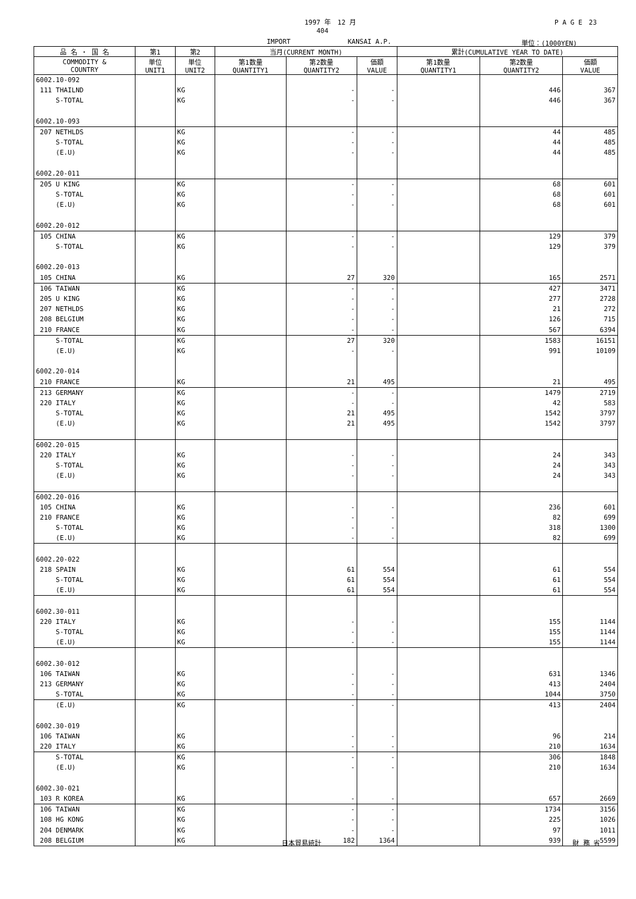1997 年　12 月 P A G E　23
404
IMPORT KANSAI A.P. 単位：(1000YEN)
| 品 名 ・ 国 名 | 第1 | 第2 | 当月(CURRENT MONTH) | | | 累計(CUMULATIVE YEAR TO DATE) | | |
| --- | --- | --- | --- | --- | --- | --- | --- | --- |
| COMMODITY & COUNTRY | 単位 UNIT1 | 単位 UNIT2 | 第1数量 QUANTITY1 | 第2数量 QUANTITY2 | 価額 VALUE | 第1数量 QUANTITY1 | 第2数量 QUANTITY2 | 価額 VALUE |
| 6002.10-092 | | | | | | | | |
| 111 THAILND | | KG | | - | - | | 446 | 367 |
| S-TOTAL | | KG | | - | - | | 446 | 367 |
| 6002.10-093 | | | | | | | | |
| 207 NETHLDS | | KG | | - | - | | 44 | 485 |
| S-TOTAL | | KG | | - | - | | 44 | 485 |
| (E.U) | | KG | | - | - | | 44 | 485 |
| 6002.20-011 | | | | | | | | |
| 205 U KING | | KG | | - | - | | 68 | 601 |
| S-TOTAL | | KG | | - | - | | 68 | 601 |
| (E.U) | | KG | | - | - | | 68 | 601 |
| 6002.20-012 | | | | | | | | |
| 105 CHINA | | KG | | - | - | | 129 | 379 |
| S-TOTAL | | KG | | - | - | | 129 | 379 |
| 6002.20-013 | | | | | | | | |
| 105 CHINA | | KG | | 27 | 320 | | 165 | 2571 |
| 106 TAIWAN | | KG | | - | - | | 427 | 3471 |
| 205 U KING | | KG | | - | - | | 277 | 2728 |
| 207 NETHLDS | | KG | | - | - | | 21 | 272 |
| 208 BELGIUM | | KG | | - | - | | 126 | 715 |
| 210 FRANCE | | KG | | - | - | | 567 | 6394 |
| S-TOTAL | | KG | | 27 | 320 | | 1583 | 16151 |
| (E.U) | | KG | | - | - | | 991 | 10109 |
| 6002.20-014 | | | | | | | | |
| 210 FRANCE | | KG | | 21 | 495 | | 21 | 495 |
| 213 GERMANY | | KG | | - | - | | 1479 | 2719 |
| 220 ITALY | | KG | | - | - | | 42 | 583 |
| S-TOTAL | | KG | | 21 | 495 | | 1542 | 3797 |
| (E.U) | | KG | | 21 | 495 | | 1542 | 3797 |
| 6002.20-015 | | | | | | | | |
| 220 ITALY | | KG | | - | - | | 24 | 343 |
| S-TOTAL | | KG | | - | - | | 24 | 343 |
| (E.U) | | KG | | - | - | | 24 | 343 |
| 6002.20-016 | | | | | | | | |
| 105 CHINA | | KG | | - | - | | 236 | 601 |
| 210 FRANCE | | KG | | - | - | | 82 | 699 |
| S-TOTAL | | KG | | - | - | | 318 | 1300 |
| (E.U) | | KG | | - | - | | 82 | 699 |
| 6002.20-022 | | | | | | | | |
| 218 SPAIN | | KG | | 61 | 554 | | 61 | 554 |
| S-TOTAL | | KG | | 61 | 554 | | 61 | 554 |
| (E.U) | | KG | | 61 | 554 | | 61 | 554 |
| 6002.30-011 | | | | | | | | |
| 220 ITALY | | KG | | - | - | | 155 | 1144 |
| S-TOTAL | | KG | | - | - | | 155 | 1144 |
| (E.U) | | KG | | - | - | | 155 | 1144 |
| 6002.30-012 | | | | | | | | |
| 106 TAIWAN | | KG | | - | - | | 631 | 1346 |
| 213 GERMANY | | KG | | - | - | | 413 | 2404 |
| S-TOTAL | | KG | | - | - | | 1044 | 3750 |
| (E.U) | | KG | | - | - | | 413 | 2404 |
| 6002.30-019 | | | | | | | | |
| 106 TAIWAN | | KG | | - | - | | 96 | 214 |
| 220 ITALY | | KG | | - | - | | 210 | 1634 |
| S-TOTAL | | KG | | - | - | | 306 | 1848 |
| (E.U) | | KG | | - | - | | 210 | 1634 |
| 6002.30-021 | | | | | | | | |
| 103 R KOREA | | KG | | - | - | | 657 | 2669 |
| 106 TAIWAN | | KG | | - | - | | 1734 | 3156 |
| 108 HG KONG | | KG | | - | - | | 225 | 1026 |
| 204 DENMARK | | KG | | - | - | | 97 | 1011 |
| 208 BELGIUM | | KG | | 182 | 1364 | | 939 | 5599 |
日本貿易統計 財 務 省